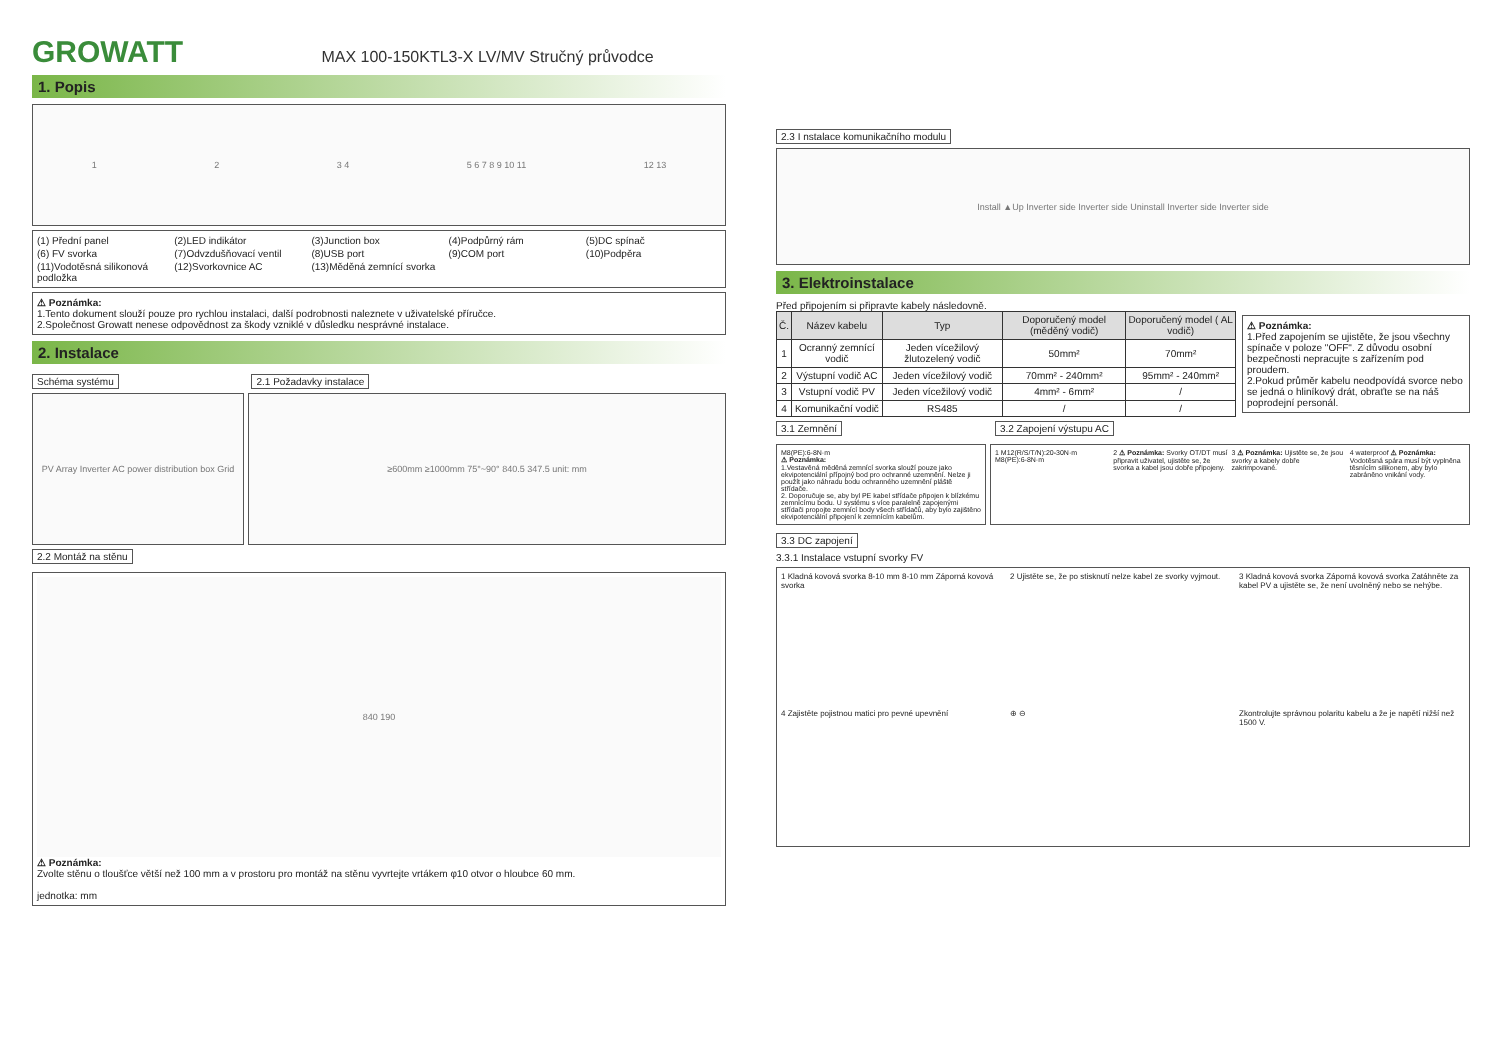GROWATT MAX 100-150KTL3-X LV/MV Stručný průvodce
1. Popis
1 2 3 4 5 6 7 8 9 10 11 12 13
(1) Přední panel (2)LED indikátor (3)Junction box (4)Podpůrný rám (5)DC spínač (6) FV svorka (7)Odvzdušňovací ventil (8)USB port (9)COM port (10)Podpěra (11)Vodotěsná silikonová podložka (12)Svorkovnice AC (13)Měděná zemnící svorka
⚠ Poznámka:
1.Tento dokument slouží pouze pro rychlou instalaci, další podrobnosti naleznete v uživatelské příručce.
2.Společnost Growatt nenese odpovědnost za škody vzniklé v důsledku nesprávné instalace.
2. Instalace
Schéma systému 2.1 Požadavky instalace
PV Array Inverter AC power distribution box Grid
≥600mm ≥1000mm 75°~90° 840.5 347.5 unit: mm
2.2 Montáž na stěnu
840 190
⚠ Poznámka:
Zvolte stěnu o tloušťce větší než 100 mm a v prostoru pro montáž na stěnu vyvrtejte vrtákem φ10 otvor o hloubce 60 mm.
jednotka: mm
2.3 I nstalace komunikačního modulu
Install ▲Up Inverter side Inverter side Uninstall Inverter side Inverter side
3. Elektroinstalace
Před připojením si připravte kabely následovně.
| Č. | Název kabelu | Typ | Doporučený model (měděný vodič) | Doporučený model ( AL vodič) |
| --- | --- | --- | --- | --- |
| 1 | Ocranný zemnící vodič | Jeden vícežilový žlutozelený vodič | 50mm² | 70mm² |
| 2 | Výstupní vodič AC | Jeden vícežilový vodič | 70mm² - 240mm² | 95mm² - 240mm² |
| 3 | Vstupní vodič PV | Jeden vícežilový vodič | 4mm² - 6mm² | / |
| 4 | Komunikační vodič | RS485 | / | / |
⚠ Poznámka:
1.Před zapojením se ujistěte, že jsou všechny spínače v poloze "OFF". Z důvodu osobní bezpečnosti nepracujte s zařízením pod proudem.
2.Pokud průměr kabelu neodpovídá svorce nebo se jedná o hliníkový drát, obraťte se na náš poprodejní personál.
3.1 Zemnění 3.2 Zapojení výstupu AC
M8(PE):6-8N·m
⚠ Poznámka:
1.Vestavěná měděná zemnící svorka slouží pouze jako ekvipotenciální přípojný bod pro ochranné uzemnění. Nelze ji použít jako náhradu bodu ochranného uzemnění pláště střídače.
2. Doporučuje se, aby byl PE kabel střídače připojen k blízkému zemnícímu bodu. U systému s více paralelně zapojenými střídači propojte zemnící body všech střídačů, aby bylo zajištěno ekvipotenciální připojení k zemnícím kabelům.
1 M12(R/S/T/N):20-30N·m M8(PE):6-8N·m 2 ⚠ Poznámka: Svorky OT/DT musí připravit uživatel, ujistěte se, že svorka a kabel jsou dobře připojeny. 3 ⚠ Poznámka: Ujistěte se, že jsou svorky a kabely dobře zakrimpované. 4 waterproof ⚠ Poznámka: Vodotěsná spára musí být vyplněna těsnícím silikonem, aby bylo zabráněno vnikání vody.
3.3 DC zapojení
3.3.1 Instalace vstupní svorky FV
1 Kladná kovová svorka 8-10 mm 8-10 mm Záporná kovová svorka 2 Ujistěte se, že po stisknutí nelze kabel ze svorky vyjmout. 3 Kladná kovová svorka Záporná kovová svorka Zatáhněte za kabel PV a ujistěte se, že není uvolněný nebo se nehýbe. 4 Zajistěte pojistnou matici pro pevné upevnění ⊕ ⊖ Zkontrolujte správnou polaritu kabelu a že je napětí nižší než 1500 V.